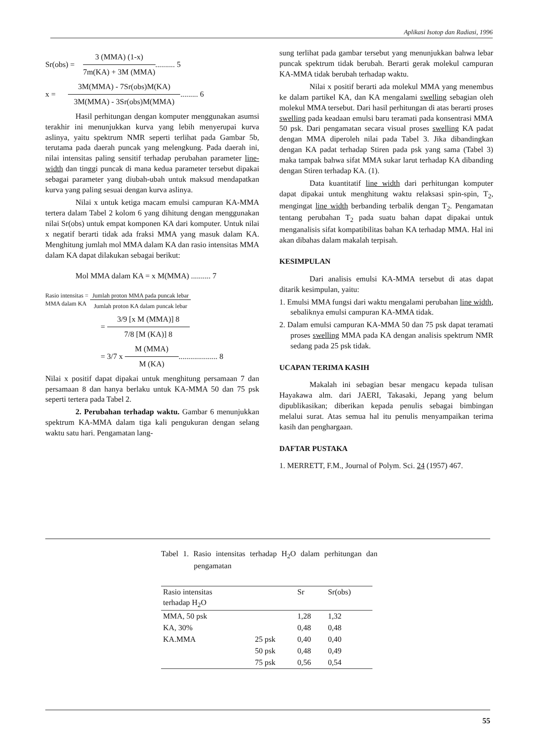Aplikasi Isotop dan Radiasi, 1996
Sr(obs) =
3 (MMA) (1-x)
7m(KA) + 3M (MMA)
.......... 5
x =
3M(MMA) - 7Sr(obs)M(KA)
3M(MMA) - 3Sr(obs)M(MMA)
......... 6
Hasil perhitungan dengan komputer menggunakan asumsi terakhir ini menunjukkan kurva yang lebih menyerupai kurva aslinya, yaitu spektrum NMR seperti terlihat pada Gambar 5b, terutama pada daerah puncak yang melengkung. Pada daerah ini, nilai intensitas paling sensitif terhadap perubahan parameter line-width dan tinggi puncak di mana kedua parameter tersebut dipakai sebagai parameter yang diubah-ubah untuk maksud mendapatkan kurva yang paling sesuai dengan kurva aslinya.
Nilai x untuk ketiga macam emulsi campuran KA-MMA tertera dalam Tabel 2 kolom 6 yang dihitung dengan menggunakan nilai Sr(obs) untuk empat komponen KA dari komputer. Untuk nilai x negatif berarti tidak ada fraksi MMA yang masuk dalam KA. Menghitung jumlah mol MMA dalam KA dan rasio intensitas MMA dalam KA dapat dilakukan sebagai berikut:
Mol MMA dalam KA = x M(MMA) .......... 7
Rasio intensitas =
MMA dalam KA
Jumlah proton MMA pada puncak lebar
Jumlah proton KA dalam puncak lebar
=
3/9 [x M (MMA)] 8
7/8 [M (KA)] 8
= 3/7 x
M (MMA)
M (KA)
.................... 8
Nilai x positif dapat dipakai untuk menghitung persamaan 7 dan persamaan 8 dan hanya berlaku untuk KA-MMA 50 dan 75 psk seperti tertera pada Tabel 2.
2. Perubahan terhadap waktu. Gambar 6 menunjukkan spektrum KA-MMA dalam tiga kali pengukuran dengan selang waktu satu hari. Pengamatan lang-
sung terlihat pada gambar tersebut yang menunjukkan bahwa lebar puncak spektrum tidak berubah. Berarti gerak molekul campuran KA-MMA tidak berubah terhadap waktu.
Nilai x positif berarti ada molekul MMA yang menembus ke dalam partikel KA, dan KA mengalami swelling sebagian oleh molekul MMA tersebut. Dari hasil perhitungan di atas berarti proses swelling pada keadaan emulsi baru teramati pada konsentrasi MMA 50 psk. Dari pengamatan secara visual proses swelling KA padat dengan MMA diperoleh nilai pada Tabel 3. Jika dibandingkan dengan KA padat terhadap Stiren pada psk yang sama (Tabel 3) maka tampak bahwa sifat MMA sukar larut terhadap KA dibanding dengan Stiren terhadap KA. (1).
Data kuantitatif line width dari perhitungan komputer dapat dipakai untuk menghitung waktu relaksasi spin-spin, T<sub>2</sub>, mengingat line width berbanding terbalik dengan T<sub>2</sub>. Pengamatan tentang perubahan T<sub>2</sub> pada suatu bahan dapat dipakai untuk menganalisis sifat kompatibilitas bahan KA terhadap MMA. Hal ini akan dibahas dalam makalah terpisah.
KESIMPULAN
Dari analisis emulsi KA-MMA tersebut di atas dapat ditarik kesimpulan, yaitu:
1. Emulsi MMA fungsi dari waktu mengalami perubahan line width, sebaliknya emulsi campuran KA-MMA tidak.
2. Dalam emulsi campuran KA-MMA 50 dan 75 psk dapat teramati proses swelling MMA pada KA dengan analisis spektrum NMR sedang pada 25 psk tidak.
UCAPAN TERIMA KASIH
Makalah ini sebagian besar mengacu kepada tulisan Hayakawa alm. dari JAERI, Takasaki, Jepang yang belum dipublikasikan; diberikan kepada penulis sebagai bimbingan melalui surat. Atas semua hal itu penulis menyampaikan terima kasih dan penghargaan.
DAFTAR PUSTAKA
1. MERRETT, F.M., Journal of Polym. Sci. 24 (1957) 467.
Tabel 1. Rasio intensitas terhadap H<sub>2</sub>O dalam perhitungan dan pengamatan
| Rasio intensitas terhadap H<sub>2</sub>O | | Sr | Sr(obs) |
| --- | --- | --- | --- |
| MMA, 50 psk | | 1,28 | 1,32 |
| KA, 30% | | 0,48 | 0,48 |
| KA.MMA | 25 psk | 0,40 | 0,40 |
| | 50 psk | 0,48 | 0,49 |
| | 75 psk | 0,56 | 0,54 |
55